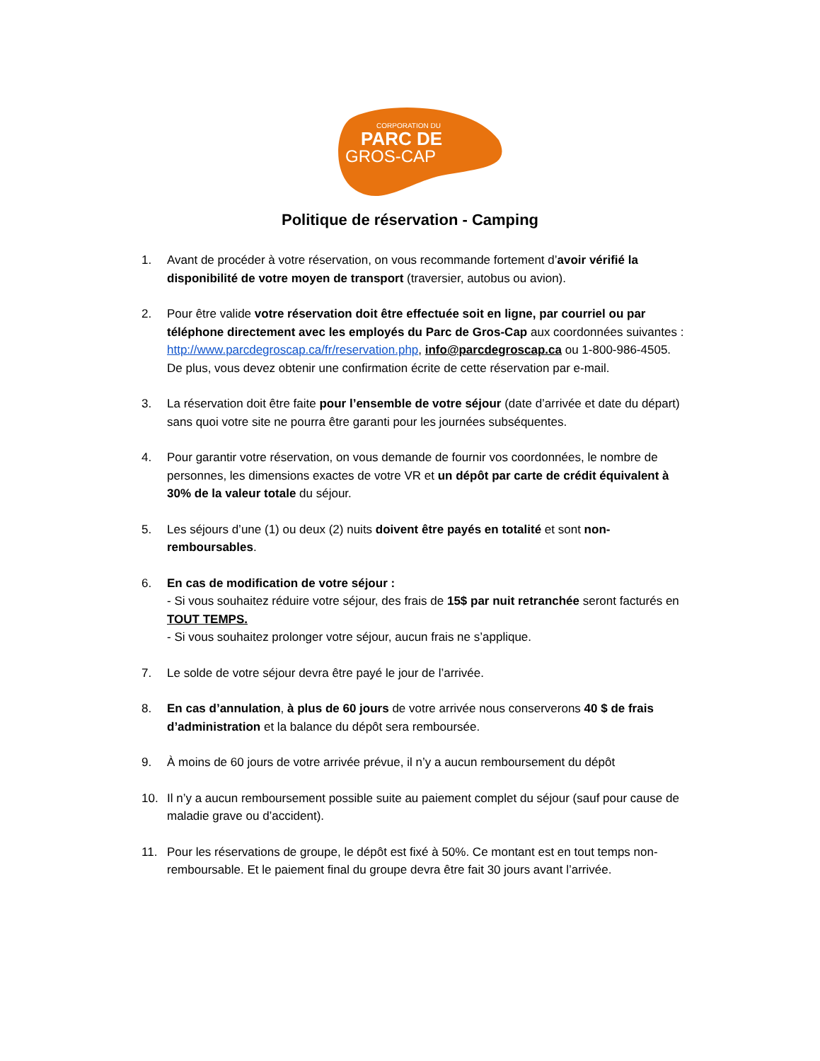CORPORATION DU
PARC DE
GROS-CAP
Politique de réservation - Camping
1. Avant de procéder à votre réservation, on vous recommande fortement d’avoir vérifié la disponibilité de votre moyen de transport (traversier, autobus ou avion).
2. Pour être valide votre réservation doit être effectuée soit en ligne, par courriel ou par téléphone directement avec les employés du Parc de Gros-Cap aux coordonnées suivantes : http://www.parcdegroscap.ca/fr/reservation.php, info@parcdegroscap.ca ou 1-800-986-4505.
De plus, vous devez obtenir une confirmation écrite de cette réservation par e-mail.
3. La réservation doit être faite pour l’ensemble de votre séjour (date d’arrivée et date du départ) sans quoi votre site ne pourra être garanti pour les journées subséquentes.
4. Pour garantir votre réservation, on vous demande de fournir vos coordonnées, le nombre de personnes, les dimensions exactes de votre VR et un dépôt par carte de crédit équivalent à 30% de la valeur totale du séjour.
5. Les séjours d’une (1) ou deux (2) nuits doivent être payés en totalité et sont non-remboursables.
6. En cas de modification de votre séjour :
- Si vous souhaitez réduire votre séjour, des frais de 15$ par nuit retranchée seront facturés en TOUT TEMPS.
- Si vous souhaitez prolonger votre séjour, aucun frais ne s’applique.
7. Le solde de votre séjour devra être payé le jour de l’arrivée.
8. En cas d’annulation, à plus de 60 jours de votre arrivée nous conserverons 40 $ de frais d’administration et la balance du dépôt sera remboursée.
9. À moins de 60 jours de votre arrivée prévue, il n’y a aucun remboursement du dépôt
10. Il n’y a aucun remboursement possible suite au paiement complet du séjour (sauf pour cause de maladie grave ou d’accident).
11. Pour les réservations de groupe, le dépôt est fixé à 50%. Ce montant est en tout temps non-remboursable. Et le paiement final du groupe devra être fait 30 jours avant l’arrivée.